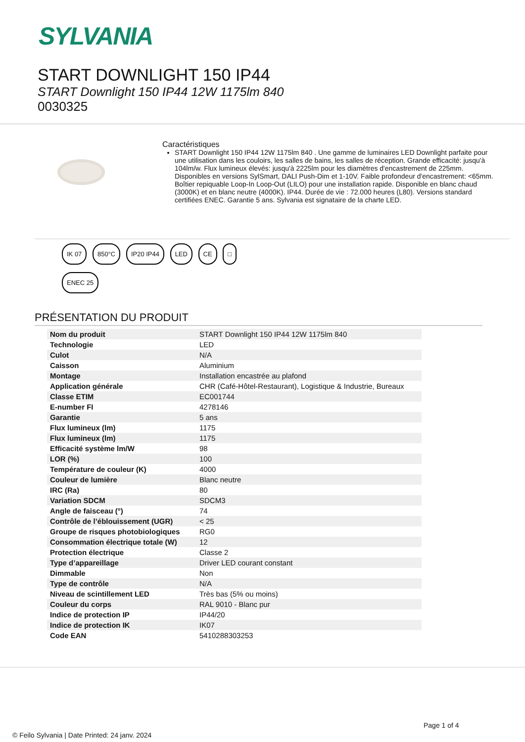SYLVANIA
START DOWNLIGHT 150 IP44
START Downlight 150 IP44 12W 1175lm 840
0030325
Caractéristiques
START Downlight 150 IP44 12W 1175lm 840 . Une gamme de luminaires LED Downlight parfaite pour une utilisation dans les couloirs, les salles de bains, les salles de réception. Grande efficacité: jusqu'à 104lm/w. Flux lumineux élevés: jusqu'à 2225lm pour les diamètres d'encastrement de 225mm. Disponibles en versions SylSmart, DALI Push-Dim et 1-10V. Faible profondeur d'encastrement: <65mm. Boîtier repiquable Loop-In Loop-Out (LILO) pour une installation rapide. Disponible en blanc chaud (3000K) et en blanc neutre (4000K). IP44. Durée de vie : 72.000 heures (L80). Versions standard certifiées ENEC. Garantie 5 ans. Sylvania est signataire de la charte LED.
IK 07 850°C IP20 IP44 LED CE □
ENEC 25
PRÉSENTATION DU PRODUIT
| Nom du produit | START Downlight 150 IP44 12W 1175lm 840 |
| Technologie | LED |
| Culot | N/A |
| Caisson | Aluminium |
| Montage | Installation encastrée au plafond |
| Application générale | CHR (Café-Hôtel-Restaurant), Logistique & Industrie, Bureaux |
| Classe ETIM | EC001744 |
| E-number FI | 4278146 |
| Garantie | 5 ans |
| Flux lumineux (lm) | 1175 |
| Flux lumineux (lm) | 1175 |
| Efficacité système lm/W | 98 |
| LOR (%) | 100 |
| Température de couleur (K) | 4000 |
| Couleur de lumière | Blanc neutre |
| IRC (Ra) | 80 |
| Variation SDCM | SDCM3 |
| Angle de faisceau (°) | 74 |
| Contrôle de l’éblouissement (UGR) | < 25 |
| Groupe de risques photobiologiques | RG0 |
| Consommation électrique totale (W) | 12 |
| Protection électrique | Classe 2 |
| Type d’appareillage | Driver LED courant constant |
| Dimmable | Non |
| Type de contrôle | N/A |
| Niveau de scintillement LED | Très bas (5% ou moins) |
| Couleur du corps | RAL 9010 - Blanc pur |
| Indice de protection IP | IP44/20 |
| Indice de protection IK | IK07 |
| Code EAN | 5410288303253 |
Page 1 of 4
© Feilo Sylvania | Date Printed: 24 janv. 2024